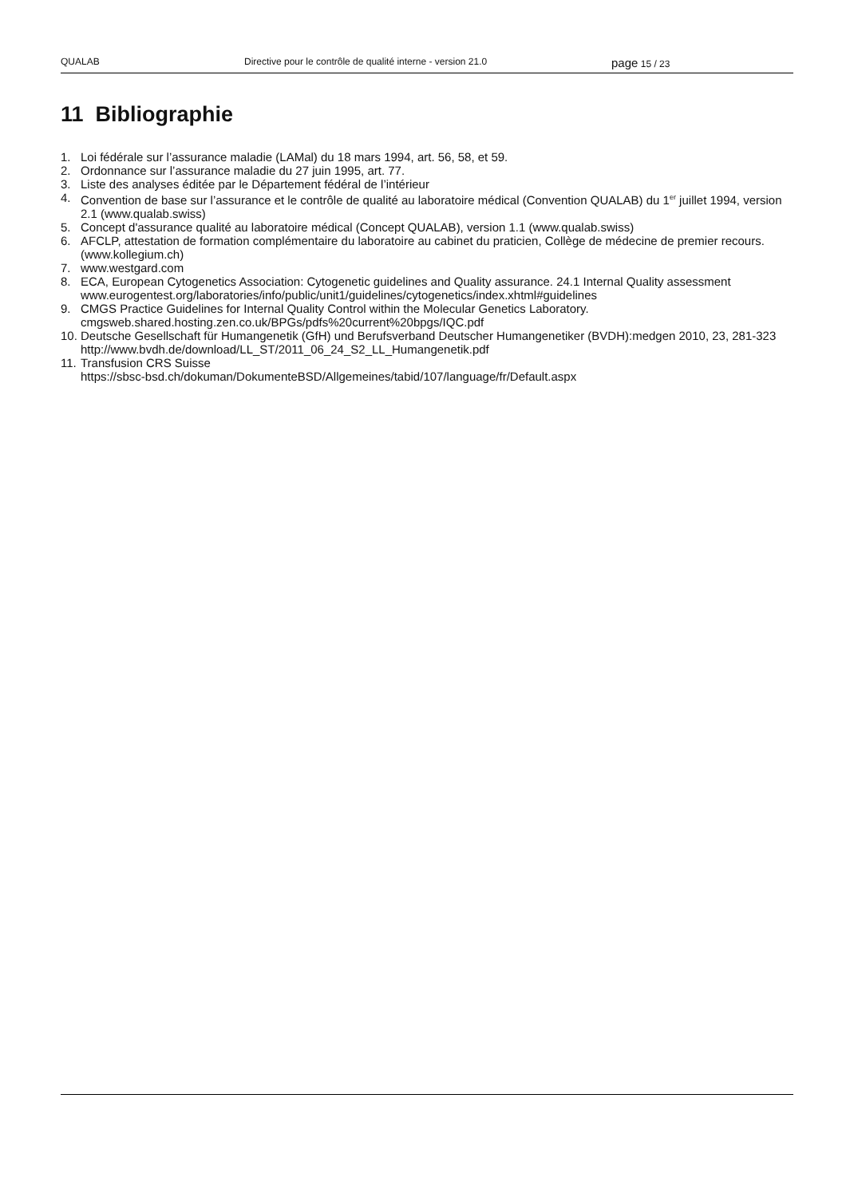QUALAB Directive pour le contrôle de qualité interne - version 21.0
page 15 / 23
11 Bibliographie
1. Loi fédérale sur l’assurance maladie (LAMal) du 18 mars 1994, art. 56, 58, et 59.
2. Ordonnance sur l’assurance maladie du 27 juin 1995, art. 77.
3. Liste des analyses éditée par le Département fédéral de l’intérieur
4. Convention de base sur l’assurance et le contrôle de qualité au laboratoire médical (Convention QUALAB) du 1<sup>er</sup> juillet 1994, version 2.1 (www.qualab.swiss)
5. Concept d'assurance qualité au laboratoire médical (Concept QUALAB), version 1.1 (www.qualab.swiss)
6. AFCLP, attestation de formation complémentaire du laboratoire au cabinet du praticien, Collège de médecine de premier recours. (www.kollegium.ch)
7. www.westgard.com
8. ECA, European Cytogenetics Association: Cytogenetic guidelines and Quality assurance. 24.1 Internal Quality assessment www.eurogentest.org/laboratories/info/public/unit1/guidelines/cytogenetics/index.xhtml#guidelines
9. CMGS Practice Guidelines for Internal Quality Control within the Molecular Genetics Laboratory.
cmgsweb.shared.hosting.zen.co.uk/BPGs/pdfs%20current%20bpgs/IQC.pdf
10. Deutsche Gesellschaft für Humangenetik (GfH) und Berufsverband Deutscher Humangenetiker (BVDH):medgen 2010, 23, 281-323
http://www.bvdh.de/download/LL_ST/2011_06_24_S2_LL_Humangenetik.pdf
11. Transfusion CRS Suisse
https://sbsc-bsd.ch/dokuman/DokumenteBSD/Allgemeines/tabid/107/language/fr/Default.aspx